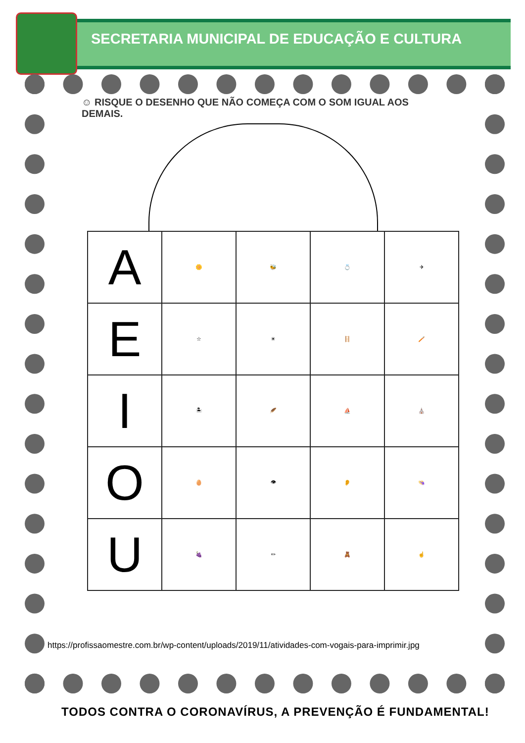SECRETARIA MUNICIPAL DE EDUCAÇÃO E CULTURA
☺ RISQUE O DESENHO QUE NÃO COMEÇA COM O SOM IGUAL AOS DEMAIS.
| A | 🌼 | 🐝 | 💍 | ✈ |
| E | ☆ | ☀ | 🪜 | 🪥 |
| I | 🏝 | 🪶 | ⛵ | ⛪ |
| O | 🥚 | 👁 | 👂 | 👒 |
| U | 🍇 | ✏ | 🧸 | ☝ |
https://profissaomestre.com.br/wp-content/uploads/2019/11/atividades-com-vogais-para-imprimir.jpg
TODOS CONTRA O CORONAVÍRUS, A PREVENÇÃO É FUNDAMENTAL!